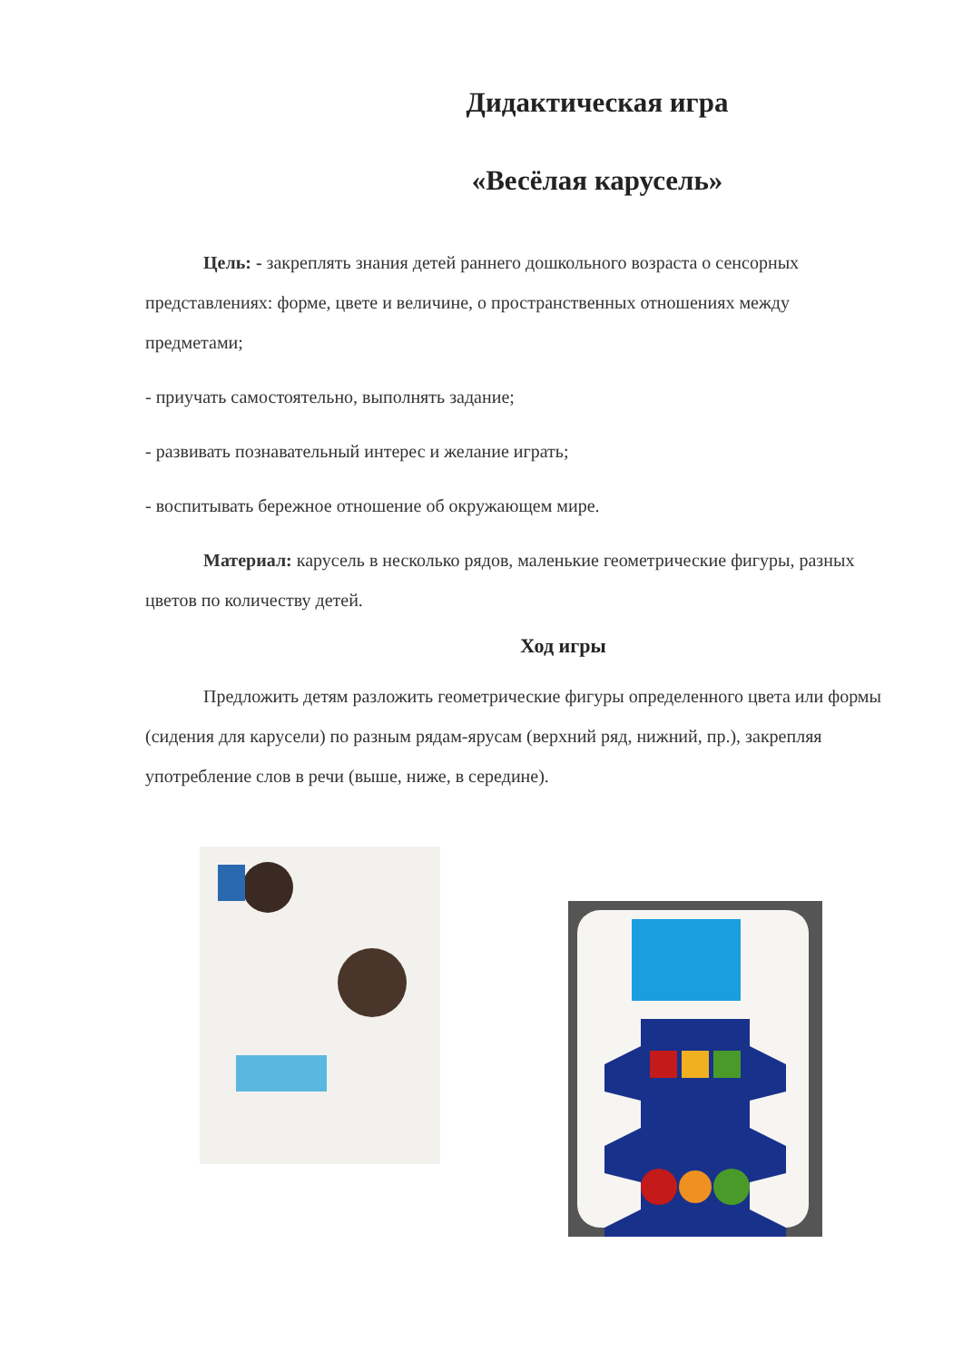Дидактическая игра
«Весёлая карусель»
Цель: - закреплять знания детей раннего дошкольного возраста о сенсорных представлениях: форме, цвете и величине, о пространственных отношениях между предметами;
- приучать самостоятельно, выполнять задание;
- развивать познавательный интерес и желание играть;
- воспитывать бережное отношение об окружающем мире.
Материал: карусель в несколько рядов, маленькие геометрические фигуры, разных цветов по количеству детей.
Ход игры
Предложить детям разложить геометрические фигуры определенного цвета или формы (сидения для карусели) по разным рядам-ярусам (верхний ряд, нижний, пр.), закрепляя употребление слов в речи (выше, ниже, в середине).